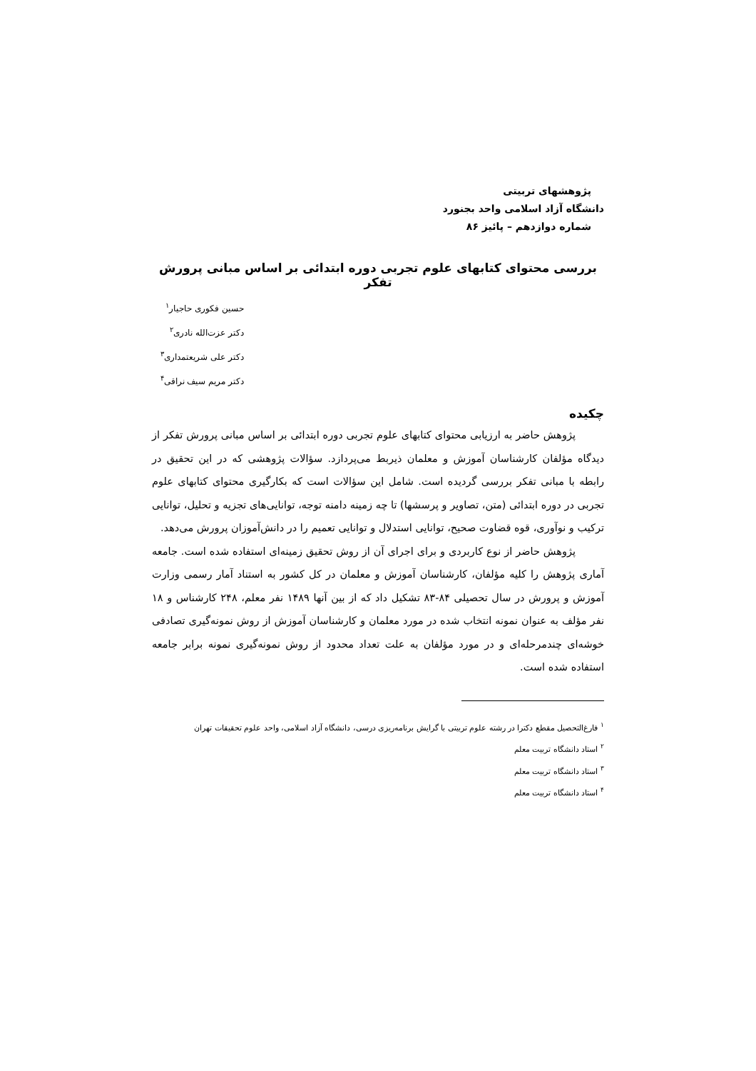پژوهشهای تربیتی
دانشگاه آزاد اسلامی واحد بجنورد
شماره دوازدهم – پائیز ۸۶
بررسی محتوای کتابهای علوم تجربی دوره ابتدائی بر اساس مبانی پرورش تفکر
حسین فکوری حاجیار<sup>۱</sup>
دکتر عزت‌الله نادری<sup>۲</sup>
دکتر علی شریعتمداری<sup>۳</sup>
دکتر مریم سیف نراقی<sup>۴</sup>
چکیده
پژوهش حاضر به ارزیابی محتوای کتابهای علوم تجربی دوره ابتدائی بر اساس مبانی پرورش تفکر از دیدگاه مؤلفان کارشناسان آموزش و معلمان ذیربط می‌پردازد. سؤالات پژوهشی که در این تحقیق در رابطه با مبانی تفکر بررسی گردیده است. شامل این سؤالات است که بکارگیری محتوای کتابهای علوم تجربی در دوره ابتدائی (متن، تصاویر و پرسشها) تا چه زمینه دامنه توجه، توانایی‌های تجزیه و تحلیل، توانایی ترکیب و نوآوری، قوه قضاوت صحیح، توانایی استدلال و توانایی تعمیم را در دانش‌آموزان پرورش می‌دهد.
پژوهش حاضر از نوع کاربردی و برای اجرای آن از روش تحقیق زمینه‌ای استفاده شده است. جامعه آماری پژوهش را کلیه مؤلفان، کارشناسان آموزش و معلمان در کل کشور به استناد آمار رسمی وزارت آموزش و پرورش در سال تحصیلی ۸۴-۸۳ تشکیل داد که از بین آنها ۱۴۸۹ نفر معلم، ۲۴۸ کارشناس و ۱۸ نفر مؤلف به عنوان نمونه انتخاب شده در مورد معلمان و کارشناسان آموزش از روش نمونه‌گیری تصادفی خوشه‌ای چندمرحله‌ای و در مورد مؤلفان به علت تعداد محدود از روش نمونه‌گیری نمونه برابر جامعه استفاده شده است.
<sup>۱</sup> فارغ‌التحصیل مقطع دکترا در رشته علوم تربیتی با گرایش برنامه‌ریزی درسی، دانشگاه آزاد اسلامی، واحد علوم تحقیقات تهران
<sup>۲</sup> استاد دانشگاه تربیت معلم
<sup>۳</sup> استاد دانشگاه تربیت معلم
<sup>۴</sup> استاد دانشگاه تربیت معلم